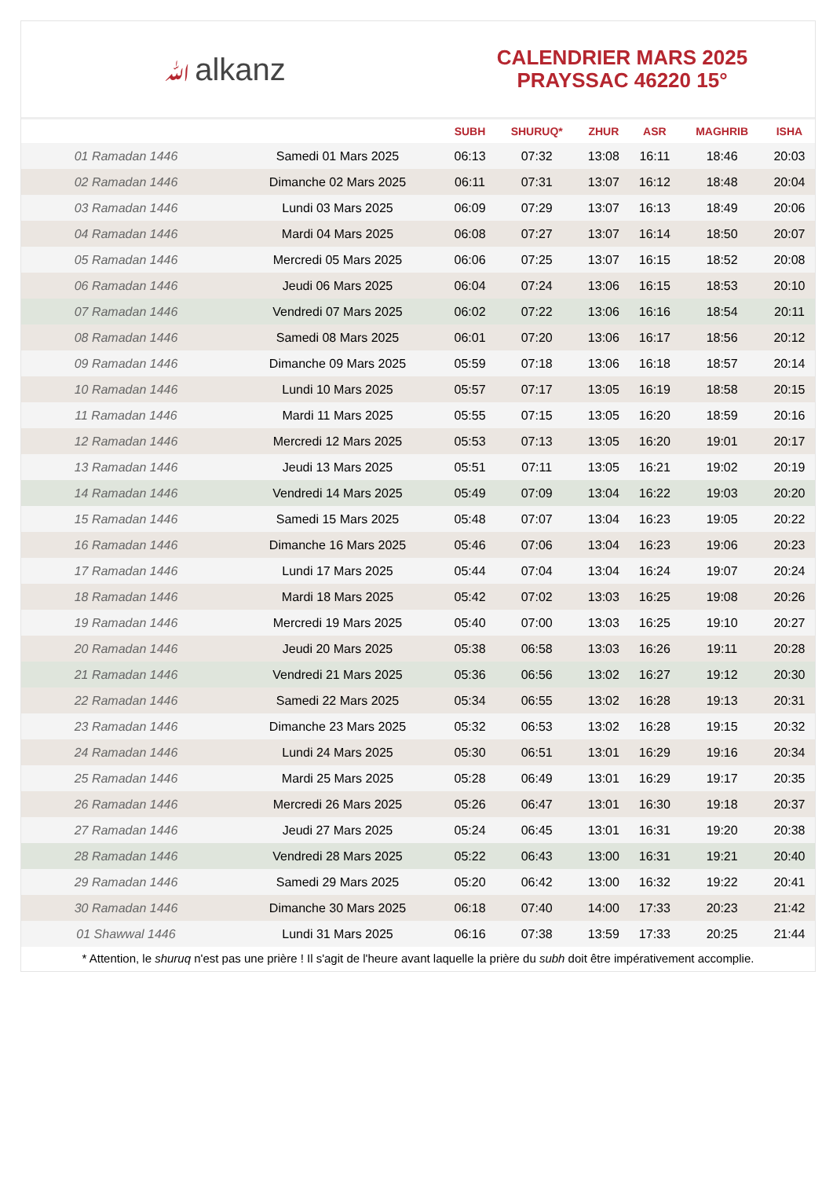ﷲalkanz
CALENDRIER MARS 2025
PRAYSSAC 46220 15°
| | | SUBH | SHURUQ* | ZHUR | ASR | MAGHRIB | ISHA |
| --- | --- | --- | --- | --- | --- | --- | --- |
| 01 Ramadan 1446 | Samedi 01 Mars 2025 | 06:13 | 07:32 | 13:08 | 16:11 | 18:46 | 20:03 |
| 02 Ramadan 1446 | Dimanche 02 Mars 2025 | 06:11 | 07:31 | 13:07 | 16:12 | 18:48 | 20:04 |
| 03 Ramadan 1446 | Lundi 03 Mars 2025 | 06:09 | 07:29 | 13:07 | 16:13 | 18:49 | 20:06 |
| 04 Ramadan 1446 | Mardi 04 Mars 2025 | 06:08 | 07:27 | 13:07 | 16:14 | 18:50 | 20:07 |
| 05 Ramadan 1446 | Mercredi 05 Mars 2025 | 06:06 | 07:25 | 13:07 | 16:15 | 18:52 | 20:08 |
| 06 Ramadan 1446 | Jeudi 06 Mars 2025 | 06:04 | 07:24 | 13:06 | 16:15 | 18:53 | 20:10 |
| 07 Ramadan 1446 | Vendredi 07 Mars 2025 | 06:02 | 07:22 | 13:06 | 16:16 | 18:54 | 20:11 |
| 08 Ramadan 1446 | Samedi 08 Mars 2025 | 06:01 | 07:20 | 13:06 | 16:17 | 18:56 | 20:12 |
| 09 Ramadan 1446 | Dimanche 09 Mars 2025 | 05:59 | 07:18 | 13:06 | 16:18 | 18:57 | 20:14 |
| 10 Ramadan 1446 | Lundi 10 Mars 2025 | 05:57 | 07:17 | 13:05 | 16:19 | 18:58 | 20:15 |
| 11 Ramadan 1446 | Mardi 11 Mars 2025 | 05:55 | 07:15 | 13:05 | 16:20 | 18:59 | 20:16 |
| 12 Ramadan 1446 | Mercredi 12 Mars 2025 | 05:53 | 07:13 | 13:05 | 16:20 | 19:01 | 20:17 |
| 13 Ramadan 1446 | Jeudi 13 Mars 2025 | 05:51 | 07:11 | 13:05 | 16:21 | 19:02 | 20:19 |
| 14 Ramadan 1446 | Vendredi 14 Mars 2025 | 05:49 | 07:09 | 13:04 | 16:22 | 19:03 | 20:20 |
| 15 Ramadan 1446 | Samedi 15 Mars 2025 | 05:48 | 07:07 | 13:04 | 16:23 | 19:05 | 20:22 |
| 16 Ramadan 1446 | Dimanche 16 Mars 2025 | 05:46 | 07:06 | 13:04 | 16:23 | 19:06 | 20:23 |
| 17 Ramadan 1446 | Lundi 17 Mars 2025 | 05:44 | 07:04 | 13:04 | 16:24 | 19:07 | 20:24 |
| 18 Ramadan 1446 | Mardi 18 Mars 2025 | 05:42 | 07:02 | 13:03 | 16:25 | 19:08 | 20:26 |
| 19 Ramadan 1446 | Mercredi 19 Mars 2025 | 05:40 | 07:00 | 13:03 | 16:25 | 19:10 | 20:27 |
| 20 Ramadan 1446 | Jeudi 20 Mars 2025 | 05:38 | 06:58 | 13:03 | 16:26 | 19:11 | 20:28 |
| 21 Ramadan 1446 | Vendredi 21 Mars 2025 | 05:36 | 06:56 | 13:02 | 16:27 | 19:12 | 20:30 |
| 22 Ramadan 1446 | Samedi 22 Mars 2025 | 05:34 | 06:55 | 13:02 | 16:28 | 19:13 | 20:31 |
| 23 Ramadan 1446 | Dimanche 23 Mars 2025 | 05:32 | 06:53 | 13:02 | 16:28 | 19:15 | 20:32 |
| 24 Ramadan 1446 | Lundi 24 Mars 2025 | 05:30 | 06:51 | 13:01 | 16:29 | 19:16 | 20:34 |
| 25 Ramadan 1446 | Mardi 25 Mars 2025 | 05:28 | 06:49 | 13:01 | 16:29 | 19:17 | 20:35 |
| 26 Ramadan 1446 | Mercredi 26 Mars 2025 | 05:26 | 06:47 | 13:01 | 16:30 | 19:18 | 20:37 |
| 27 Ramadan 1446 | Jeudi 27 Mars 2025 | 05:24 | 06:45 | 13:01 | 16:31 | 19:20 | 20:38 |
| 28 Ramadan 1446 | Vendredi 28 Mars 2025 | 05:22 | 06:43 | 13:00 | 16:31 | 19:21 | 20:40 |
| 29 Ramadan 1446 | Samedi 29 Mars 2025 | 05:20 | 06:42 | 13:00 | 16:32 | 19:22 | 20:41 |
| 30 Ramadan 1446 | Dimanche 30 Mars 2025 | 06:18 | 07:40 | 14:00 | 17:33 | 20:23 | 21:42 |
| 01 Shawwal 1446 | Lundi 31 Mars 2025 | 06:16 | 07:38 | 13:59 | 17:33 | 20:25 | 21:44 |
* Attention, le shuruq n'est pas une prière ! Il s'agit de l'heure avant laquelle la prière du subh doit être impérativement accomplie.